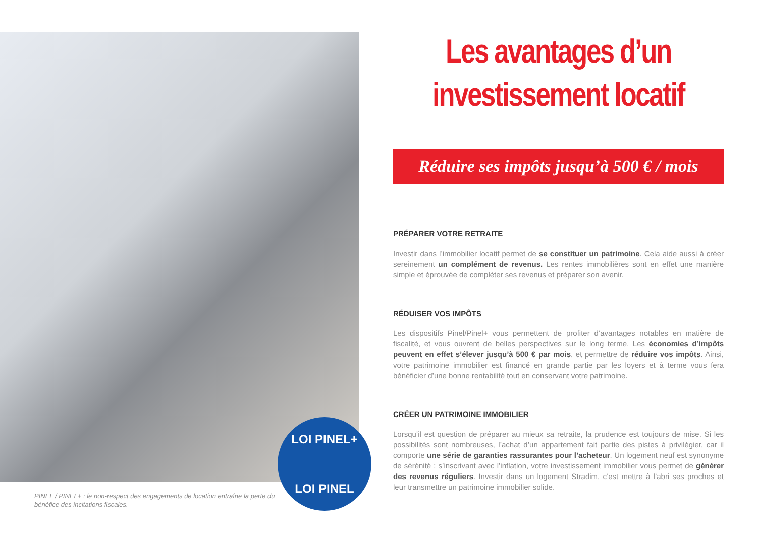LOI PINEL+
LOI PINEL
PINEL / PINEL+ : le non-respect des engagements de location entraîne la perte du bénéfice des incitations fiscales.
Les avantages d’un investissement locatif
Réduire ses impôts jusqu’à 500 € / mois
PRÉPARER VOTRE RETRAITE
Investir dans l’immobilier locatif permet de se constituer un patrimoine. Cela aide aussi à créer sereinement un complément de revenus. Les rentes immobilières sont en effet une manière simple et éprouvée de compléter ses revenus et préparer son avenir.
RÉDUISER VOS IMPÔTS
Les dispositifs Pinel/Pinel+ vous permettent de profiter d’avantages notables en matière de fiscalité, et vous ouvrent de belles perspectives sur le long terme. Les économies d’impôts peuvent en effet s’élever jusqu’à 500 € par mois, et permettre de réduire vos impôts. Ainsi, votre patrimoine immobilier est financé en grande partie par les loyers et à terme vous fera bénéficier d’une bonne rentabilité tout en conservant votre patrimoine.
CRÉER UN PATRIMOINE IMMOBILIER
Lorsqu’il est question de préparer au mieux sa retraite, la prudence est toujours de mise. Si les possibilités sont nombreuses, l’achat d’un appartement fait partie des pistes à privilégier, car il comporte une série de garanties rassurantes pour l’acheteur. Un logement neuf est synonyme de sérénité : s’inscrivant avec l’inflation, votre investissement immobilier vous permet de générer des revenus réguliers. Investir dans un logement Stradim, c’est mettre à l’abri ses proches et leur transmettre un patrimoine immobilier solide.